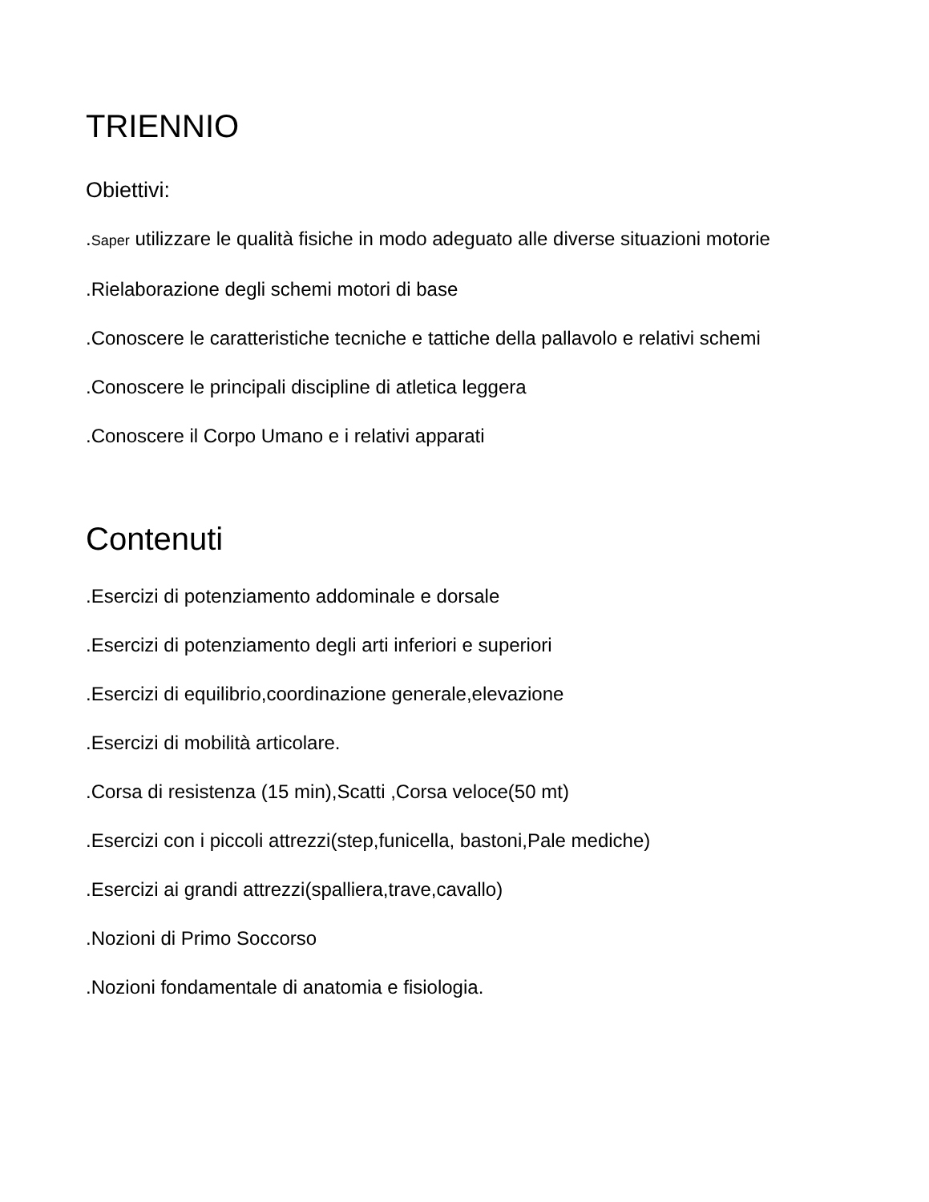TRIENNIO
Obiettivi:
.Saper utilizzare le qualità fisiche in modo adeguato alle diverse situazioni motorie
.Rielaborazione degli schemi motori di base
.Conoscere le caratteristiche tecniche e tattiche della pallavolo e relativi schemi
.Conoscere le principali discipline di atletica leggera
.Conoscere il Corpo Umano e i relativi apparati
Contenuti
.Esercizi di potenziamento addominale e dorsale
.Esercizi di potenziamento degli arti inferiori e superiori
.Esercizi di equilibrio,coordinazione generale,elevazione
.Esercizi di mobilità articolare.
.Corsa di resistenza (15 min),Scatti ,Corsa veloce(50 mt)
.Esercizi con i piccoli attrezzi(step,funicella, bastoni,Pale mediche)
.Esercizi ai grandi attrezzi(spalliera,trave,cavallo)
.Nozioni di Primo Soccorso
.Nozioni fondamentale di anatomia e fisiologia.